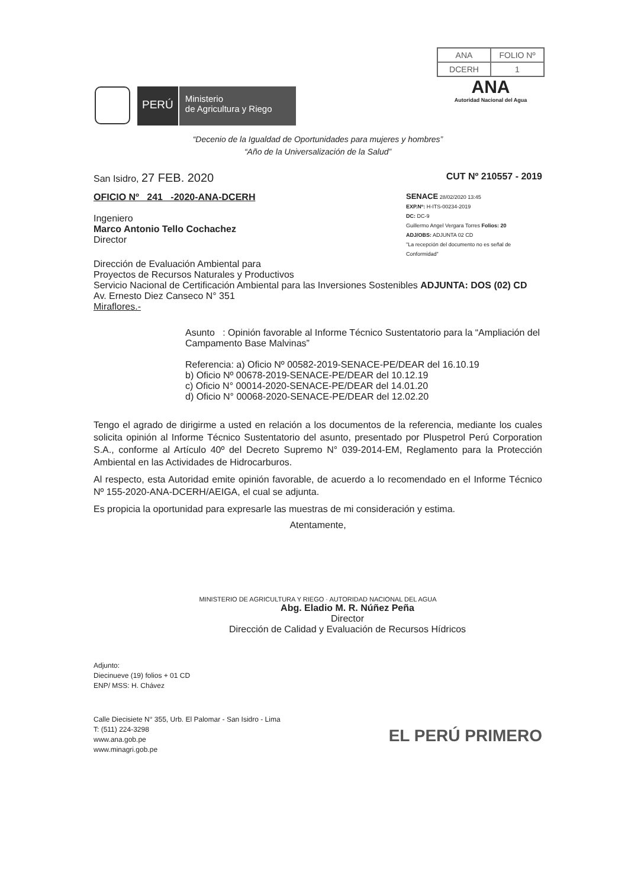PERÚ
Ministerio
de Agricultura y Riego
ANA
FOLIO Nº
DCERH
1
ANA
Autoridad Nacional del Agua
“Decenio de la Igualdad de Oportunidades para mujeres y hombres”
“Año de la Universalización de la Salud”
San Isidro, 27 FEB. 2020
CUT Nº 210557 - 2019
OFICIO Nº 241 -2020-ANA-DCERH
Ingeniero
Marco Antonio Tello Cochachez
Director
SENACE 28/02/2020 13:45
EXP.Nº: H-ITS-00234-2019
DC: DC-9
Guillermo Angel Vergara Torres Folios: 20
ADJ/OBS: ADJUNTA 02 CD
"La recepción del documento no es señal de Conformidad"
Dirección de Evaluación Ambiental para
Proyectos de Recursos Naturales y Productivos
Servicio Nacional de Certificación Ambiental para las Inversiones Sostenibles ADJUNTA: DOS (02) CD
Av. Ernesto Diez Canseco N° 351
Miraflores.-
Asunto : Opinión favorable al Informe Técnico Sustentatorio para la “Ampliación del Campamento Base Malvinas”
Referencia: a) Oficio Nº 00582-2019-SENACE-PE/DEAR del 16.10.19
b) Oficio Nº 00678-2019-SENACE-PE/DEAR del 10.12.19
c) Oficio N° 00014-2020-SENACE-PE/DEAR del 14.01.20
d) Oficio N° 00068-2020-SENACE-PE/DEAR del 12.02.20
Tengo el agrado de dirigirme a usted en relación a los documentos de la referencia, mediante los cuales solicita opinión al Informe Técnico Sustentatorio del asunto, presentado por Pluspetrol Perú Corporation S.A., conforme al Artículo 40º del Decreto Supremo N° 039-2014-EM, Reglamento para la Protección Ambiental en las Actividades de Hidrocarburos.
Al respecto, esta Autoridad emite opinión favorable, de acuerdo a lo recomendado en el Informe Técnico Nº 155-2020-ANA-DCERH/AEIGA, el cual se adjunta.
Es propicia la oportunidad para expresarle las muestras de mi consideración y estima.
Atentamente,
MINISTERIO DE AGRICULTURA Y RIEGO · AUTORIDAD NACIONAL DEL AGUA
Abg. Eladio M. R. Núñez Peña
Director
Dirección de Calidad y Evaluación de Recursos Hídricos
Adjunto:
Diecinueve (19) folios + 01 CD
ENP/ MSS: H. Chávez
Calle Diecisiete N° 355, Urb. El Palomar - San Isidro - Lima
T: (511) 224-3298
www.ana.gob.pe
www.minagri.gob.pe
EL PERÚ PRIMERO